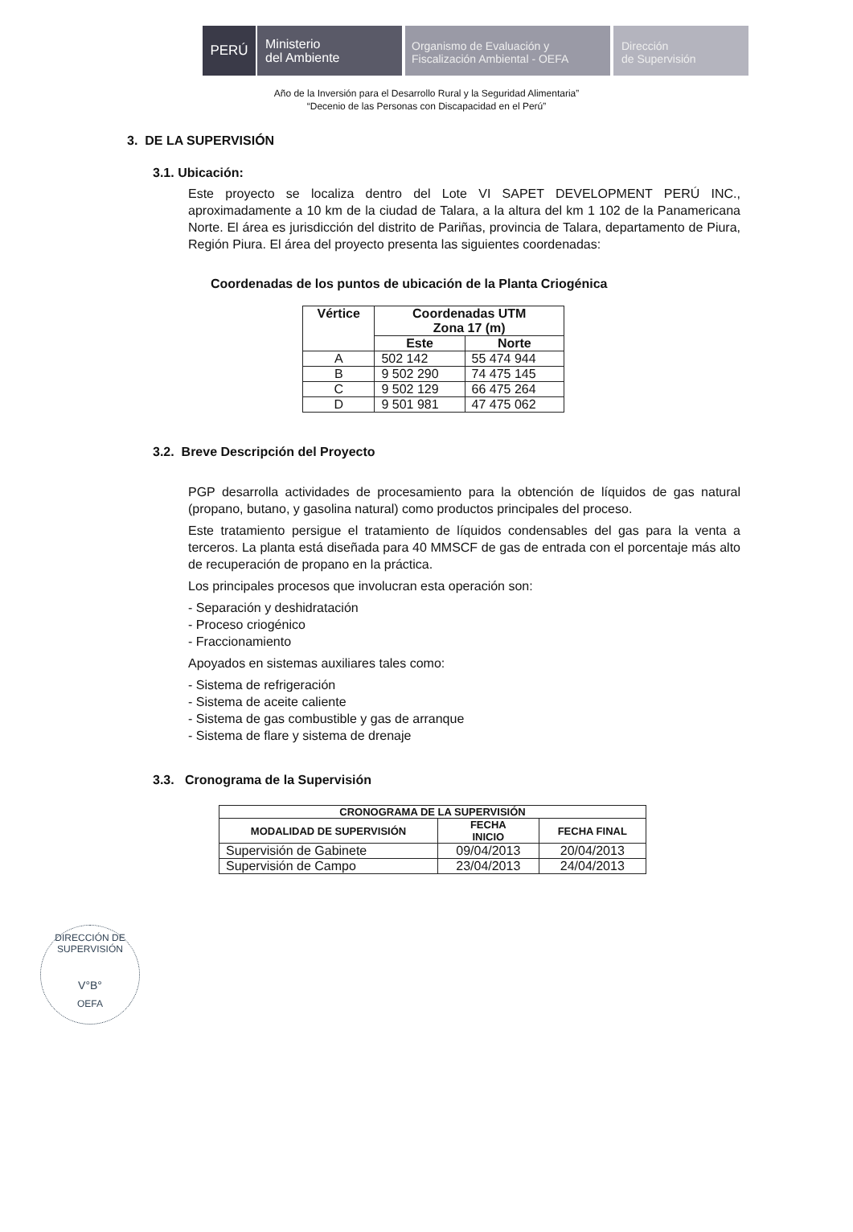PERÚ
Ministerio
del Ambiente
Organismo de Evaluación y
Fiscalización Ambiental - OEFA
Dirección
de Supervisión
Año de la Inversión para el Desarrollo Rural y la Seguridad Alimentaria”
“Decenio de las Personas con Discapacidad en el Perú”
3. DE LA SUPERVISIÓN
3.1. Ubicación:
Este proyecto se localiza dentro del Lote VI SAPET DEVELOPMENT PERÚ INC., aproximadamente a 10 km de la ciudad de Talara, a la altura del km 1 102 de la Panamericana Norte. El área es jurisdicción del distrito de Pariñas, provincia de Talara, departamento de Piura, Región Piura. El área del proyecto presenta las siguientes coordenadas:
Coordenadas de los puntos de ubicación de la Planta Criogénica
| Vértice | Coordenadas UTM Zona 17 (m) | |
| --- | --- | --- |
| | Este | Norte |
| A | 502 142 | 55 474 944 |
| B | 9 502 290 | 74 475 145 |
| C | 9 502 129 | 66 475 264 |
| D | 9 501 981 | 47 475 062 |
3.2. Breve Descripción del Proyecto
PGP desarrolla actividades de procesamiento para la obtención de líquidos de gas natural (propano, butano, y gasolina natural) como productos principales del proceso.
Este tratamiento persigue el tratamiento de líquidos condensables del gas para la venta a terceros. La planta está diseñada para 40 MMSCF de gas de entrada con el porcentaje más alto de recuperación de propano en la práctica.
Los principales procesos que involucran esta operación son:
- Separación y deshidratación
- Proceso criogénico
- Fraccionamiento
Apoyados en sistemas auxiliares tales como:
- Sistema de refrigeración
- Sistema de aceite caliente
- Sistema de gas combustible y gas de arranque
- Sistema de flare y sistema de drenaje
3.3. Cronograma de la Supervisión
| CRONOGRAMA DE LA SUPERVISIÓN | | |
| --- | --- | --- |
| MODALIDAD DE SUPERVISIÓN | FECHA INICIO | FECHA FINAL |
| Supervisión de Gabinete | 09/04/2013 | 20/04/2013 |
| Supervisión de Campo | 23/04/2013 | 24/04/2013 |
DIRECCIÓN DE SUPERVISIÓN
V°B°
OEFA